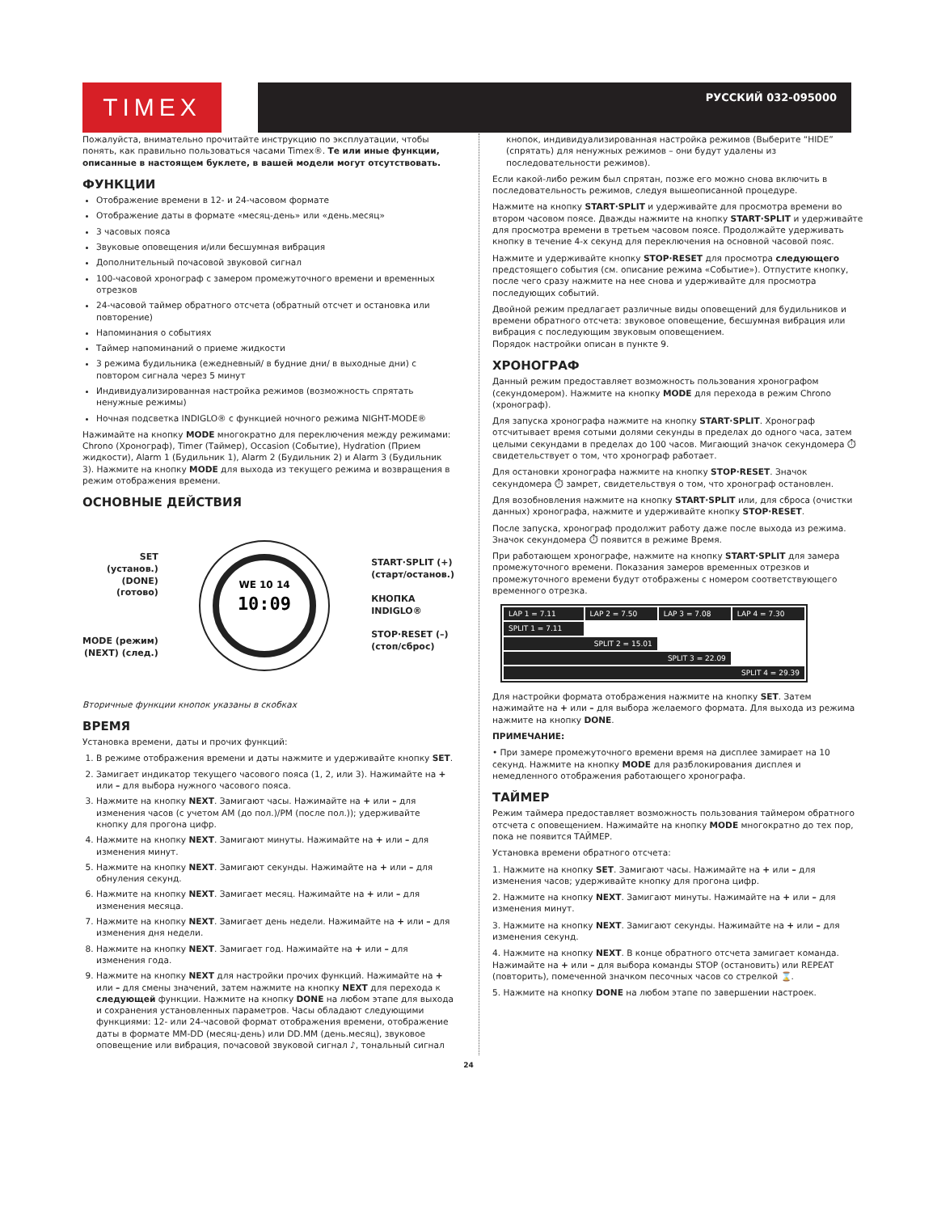TIMEX РУССКИЙ 032-095000
Пожалуйста, внимательно прочитайте инструкцию по эксплуатации, чтобы понять, как правильно пользоваться часами Timex®. Те или иные функции, описанные в настоящем буклете, в вашей модели могут отсутствовать.
ФУНКЦИИ
Отображение времени в 12- и 24-часовом формате
Отображение даты в формате «месяц-день» или «день.месяц»
3 часовых пояса
Звуковые оповещения и/или бесшумная вибрация
Дополнительный почасовой звуковой сигнал
100-часовой хронограф с замером промежуточного времени и временных отрезков
24-часовой таймер обратного отсчета (обратный отсчет и остановка или повторение)
Напоминания о событиях
Таймер напоминаний о приеме жидкости
3 режима будильника (ежедневный/ в будние дни/ в выходные дни) с повтором сигнала через 5 минут
Индивидуализированная настройка режимов (возможность спрятать ненужные режимы)
Ночная подсветка INDIGLO® с функцией ночного режима NIGHT-MODE®
Нажимайте на кнопку MODE многократно для переключения между режимами: Chrono (Хронограф), Timer (Таймер), Occasion (Событие), Hydration (Прием жидкости), Alarm 1 (Будильник 1), Alarm 2 (Будильник 2) и Alarm 3 (Будильник 3). Нажмите на кнопку MODE для выхода из текущего режима и возвращения в режим отображения времени.
ОСНОВНЫЕ ДЕЙСТВИЯ
SET
(установ.)
(DONE)
(готово)
MODE (режим)
(NEXT) (след.)
10:09
WE 10 14
START·SPLIT (+)
(старт/останов.)
КНОПКА
INDIGLO®
STOP·RESET (–)
(стоп/сброс)
Вторичные функции кнопок указаны в скобках
ВРЕМЯ
Установка времени, даты и прочих функций:
1. В режиме отображения времени и даты нажмите и удерживайте кнопку SET.
2. Замигает индикатор текущего часового пояса (1, 2, или 3). Нажимайте на + или – для выбора нужного часового пояса.
3. Нажмите на кнопку NEXT. Замигают часы. Нажимайте на + или – для изменения часов (с учетом AM (до пол.)/PM (после пол.)); удерживайте кнопку для прогона цифр.
4. Нажмите на кнопку NEXT. Замигают минуты. Нажимайте на + или – для изменения минут.
5. Нажмите на кнопку NEXT. Замигают секунды. Нажимайте на + или – для обнуления секунд.
6. Нажмите на кнопку NEXT. Замигает месяц. Нажимайте на + или – для изменения месяца.
7. Нажмите на кнопку NEXT. Замигает день недели. Нажимайте на + или – для изменения дня недели.
8. Нажмите на кнопку NEXT. Замигает год. Нажимайте на + или – для изменения года.
9. Нажмите на кнопку NEXT для настройки прочих функций. Нажимайте на + или – для смены значений, затем нажмите на кнопку NEXT для перехода к следующей функции. Нажмите на кнопку DONE на любом этапе для выхода и сохранения установленных параметров. Часы обладают следующими функциями: 12- или 24-часовой формат отображения времени, отображение даты в формате MM-DD (месяц-день) или DD.MM (день.месяц), звуковое оповещение или вибрация, почасовой звуковой сигнал ♪, тональный сигнал
кнопок, индивидуализированная настройка режимов (Выберите “HIDE” (спрятать) для ненужных режимов – они будут удалены из последовательности режимов).
Если какой-либо режим был спрятан, позже его можно снова включить в последовательность режимов, следуя вышеописанной процедуре.
Нажмите на кнопку START·SPLIT и удерживайте для просмотра времени во втором часовом поясе. Дважды нажмите на кнопку START·SPLIT и удерживайте для просмотра времени в третьем часовом поясе. Продолжайте удерживать кнопку в течение 4-х секунд для переключения на основной часовой пояс.
Нажмите и удерживайте кнопку STOP·RESET для просмотра следующего предстоящего события (см. описание режима «Событие»). Отпустите кнопку, после чего сразу нажмите на нее снова и удерживайте для просмотра последующих событий.
Двойной режим предлагает различные виды оповещений для будильников и времени обратного отсчета: звуковое оповещение, бесшумная вибрация или вибрация с последующим звуковым оповещением.
Порядок настройки описан в пункте 9.
ХРОНОГРАФ
Данный режим предоставляет возможность пользования хронографом (секундомером). Нажмите на кнопку MODE для перехода в режим Chrono (хронограф).
Для запуска хронографа нажмите на кнопку START·SPLIT. Хронограф отсчитывает время сотыми долями секунды в пределах до одного часа, затем целыми секундами в пределах до 100 часов. Мигающий значок секундомера ⏱ свидетельствует о том, что хронограф работает.
Для остановки хронографа нажмите на кнопку STOP·RESET. Значок секундомера ⏱ замрет, свидетельствуя о том, что хронограф остановлен.
Для возобновления нажмите на кнопку START·SPLIT или, для сброса (очистки данных) хронографа, нажмите и удерживайте кнопку STOP·RESET.
После запуска, хронограф продолжит работу даже после выхода из режима. Значок секундомера ⏱ появится в режиме Время.
При работающем хронографе, нажмите на кнопку START·SPLIT для замера промежуточного времени. Показания замеров временных отрезков и промежуточного времени будут отображены с номером соответствующего временного отрезка.
| LAP 1 = 7.11 | LAP 2 = 7.50 | LAP 3 = 7.08 | LAP 4 = 7.30 |
| SPLIT 1 = 7.11 | | | |
| SPLIT 2 = 15.01 | | | |
| SPLIT 3 = 22.09 | | | |
| SPLIT 4 = 29.39 | | | |
Для настройки формата отображения нажмите на кнопку SET. Затем нажимайте на + или – для выбора желаемого формата. Для выхода из режима нажмите на кнопку DONE.
ПРИМЕЧАНИЕ:
• При замере промежуточного времени время на дисплее замирает на 10 секунд. Нажмите на кнопку MODE для разблокирования дисплея и немедленного отображения работающего хронографа.
ТАЙМЕР
Режим таймера предоставляет возможность пользования таймером обратного отсчета с оповещением. Нажимайте на кнопку MODE многократно до тех пор, пока не появится ТАЙМЕР.
Установка времени обратного отсчета:
1. Нажмите на кнопку SET. Замигают часы. Нажимайте на + или – для изменения часов; удерживайте кнопку для прогона цифр.
2. Нажмите на кнопку NEXT. Замигают минуты. Нажимайте на + или – для изменения минут.
3. Нажмите на кнопку NEXT. Замигают секунды. Нажимайте на + или – для изменения секунд.
4. Нажмите на кнопку NEXT. В конце обратного отсчета замигает команда. Нажимайте на + или – для выбора команды STOP (остановить) или REPEAT (повторить), помеченной значком песочных часов со стрелкой ⌛.
5. Нажмите на кнопку DONE на любом этапе по завершении настроек.
24